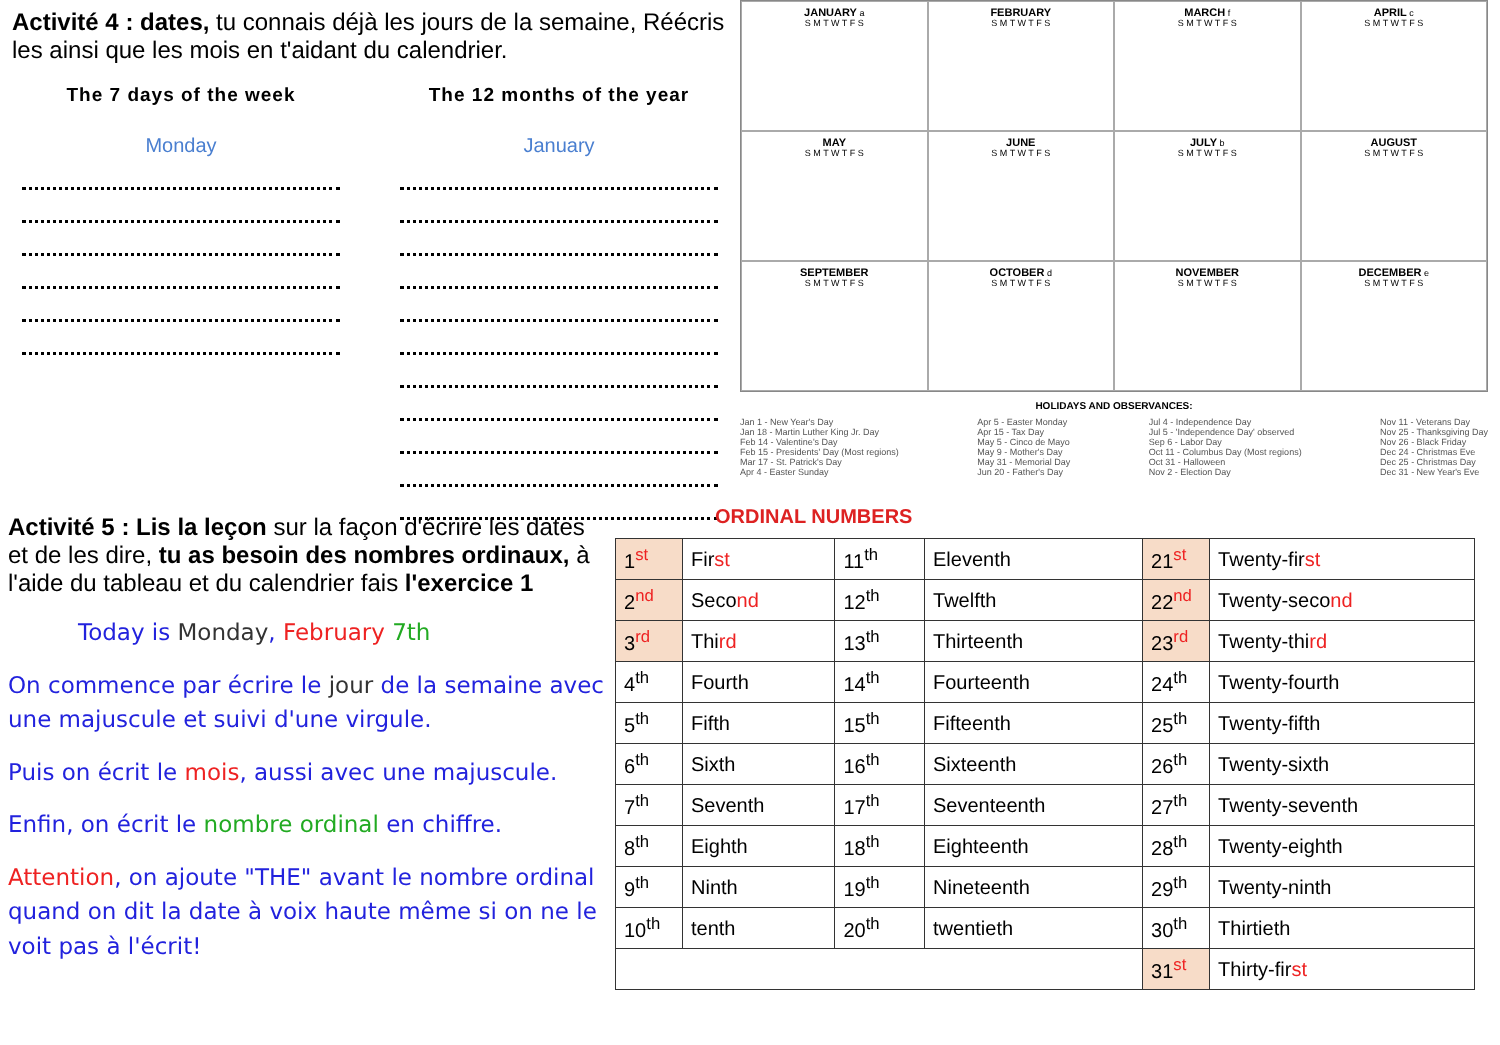Activité 4 : dates, tu connais déjà les jours de la semaine, Réécris les ainsi que les mois en t'aidant du calendrier.
The 7 days of the week
Monday
The 12 months of the year
January
JANUARY a
S M T W T F S
FEBRUARY
S M T W T F S
MARCH f
S M T W T F S
APRIL c
S M T W T F S
MAY
S M T W T F S
JUNE
S M T W T F S
JULY b
S M T W T F S
AUGUST
S M T W T F S
SEPTEMBER
S M T W T F S
OCTOBER d
S M T W T F S
NOVEMBER
S M T W T F S
DECEMBER e
S M T W T F S
HOLIDAYS AND OBSERVANCES:
Jan 1 - New Year's Day
Jan 18 - Martin Luther King Jr. Day
Feb 14 - Valentine's Day
Feb 15 - Presidents' Day (Most regions)
Mar 17 - St. Patrick's Day
Apr 4 - Easter Sunday
Apr 5 - Easter Monday
Apr 15 - Tax Day
May 5 - Cinco de Mayo
May 9 - Mother's Day
May 31 - Memorial Day
Jun 20 - Father's Day
Jul 4 - Independence Day
Jul 5 - 'Independence Day' observed
Sep 6 - Labor Day
Oct 11 - Columbus Day (Most regions)
Oct 31 - Halloween
Nov 2 - Election Day
Nov 11 - Veterans Day
Nov 25 - Thanksgiving Day
Nov 26 - Black Friday
Dec 24 - Christmas Eve
Dec 25 - Christmas Day
Dec 31 - New Year's Eve
Activité 5 : Lis la leçon sur la façon d'écrire les dates et de les dire, tu as besoin des nombres ordinaux, à l'aide du tableau et du calendrier fais l'exercice 1
Today is Monday, February 7th
On commence par écrire le jour de la semaine avec une majuscule et suivi d'une virgule.
Puis on écrit le mois, aussi avec une majuscule.
Enfin, on écrit le nombre ordinal en chiffre.
Attention, on ajoute "THE" avant le nombre ordinal quand on dit la date à voix haute même si on ne le voit pas à l'écrit!
ORDINAL NUMBERS
| 1<sup>st</sup> | Fir st | 11<sup>th</sup> | Eleventh | 21<sup>st</sup> | Twenty-fir st |
| 2<sup>nd</sup> | Seco nd | 12<sup>th</sup> | Twelfth | 22<sup>nd</sup> | Twenty-seco nd |
| 3<sup>rd</sup> | Thi rd | 13<sup>th</sup> | Thirteenth | 23<sup>rd</sup> | Twenty-thi rd |
| 4<sup>th</sup> | Fourth | 14<sup>th</sup> | Fourteenth | 24<sup>th</sup> | Twenty-fourth |
| 5<sup>th</sup> | Fifth | 15<sup>th</sup> | Fifteenth | 25<sup>th</sup> | Twenty-fifth |
| 6<sup>th</sup> | Sixth | 16<sup>th</sup> | Sixteenth | 26<sup>th</sup> | Twenty-sixth |
| 7<sup>th</sup> | Seventh | 17<sup>th</sup> | Seventeenth | 27<sup>th</sup> | Twenty-seventh |
| 8<sup>th</sup> | Eighth | 18<sup>th</sup> | Eighteenth | 28<sup>th</sup> | Twenty-eighth |
| 9<sup>th</sup> | Ninth | 19<sup>th</sup> | Nineteenth | 29<sup>th</sup> | Twenty-ninth |
| 10<sup>th</sup> | tenth | 20<sup>th</sup> | twentieth | 30<sup>th</sup> | Thirtieth |
| | | | | 31<sup>st</sup> | Thirty-fir st |